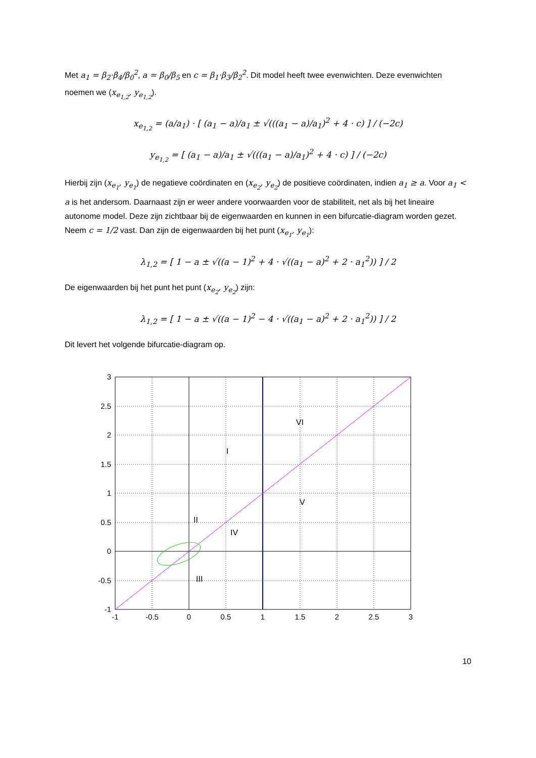Met a<sub>1</sub> = β<sub>2</sub>·β<sub>4</sub>/β<sub>0</sub><sup>2</sup>, a = β<sub>0</sub>/β<sub>5</sub> en c = β<sub>1</sub>·β<sub>3</sub>/β<sub>2</sub><sup>2</sup>. Dit model heeft twee evenwichten. Deze evenwichten noemen we (x<sub>e<sub>1,2</sub></sub>, y<sub>e<sub>1,2</sub></sub>).
x<sub>e<sub>1,2</sub></sub> = (a/a<sub>1</sub>) · [ (a<sub>1</sub> − a)/a<sub>1</sub> ± √(((a<sub>1</sub> − a)/a<sub>1</sub>)<sup>2</sup> + 4 · c) ] / (−2c)
y<sub>e<sub>1,2</sub></sub> = [ (a<sub>1</sub> − a)/a<sub>1</sub> ± √(((a<sub>1</sub> − a)/a<sub>1</sub>)<sup>2</sup> + 4 · c) ] / (−2c)
Hierbij zijn (x<sub>e<sub>1</sub></sub>, y<sub>e<sub>1</sub></sub>) de negatieve coördinaten en (x<sub>e<sub>2</sub></sub>, y<sub>e<sub>2</sub></sub>) de positieve coördinaten, indien a<sub>1</sub> ≥ a. Voor a<sub>1</sub> < a is het andersom. Daarnaast zijn er weer andere voorwaarden voor de stabiliteit, net als bij het lineaire autonome model. Deze zijn zichtbaar bij de eigenwaarden en kunnen in een bifurcatie-diagram worden gezet. Neem c = 1/2 vast. Dan zijn de eigenwaarden bij het punt (x<sub>e<sub>1</sub></sub>, y<sub>e<sub>1</sub></sub>):
λ<sub>1,2</sub> = [ 1 − a ± √((a − 1)<sup>2</sup> + 4 · √((a<sub>1</sub> − a)<sup>2</sup> + 2 · a<sub>1</sub><sup>2</sup>)) ] / 2
De eigenwaarden bij het punt het punt (x<sub>e<sub>2</sub></sub>, y<sub>e<sub>2</sub></sub>) zijn:
λ<sub>1,2</sub> = [ 1 − a ± √((a − 1)<sup>2</sup> − 4 · √((a<sub>1</sub> − a)<sup>2</sup> + 2 · a<sub>1</sub><sup>2</sup>)) ] / 2
Dit levert het volgende bifurcatie-diagram op.
I
II
III
IV
V
VI
3
2.5
2
1.5
1
0.5
0
-0.5
-1
-1
-0.5
0
0.5
1
1.5
2
2.5
3
10